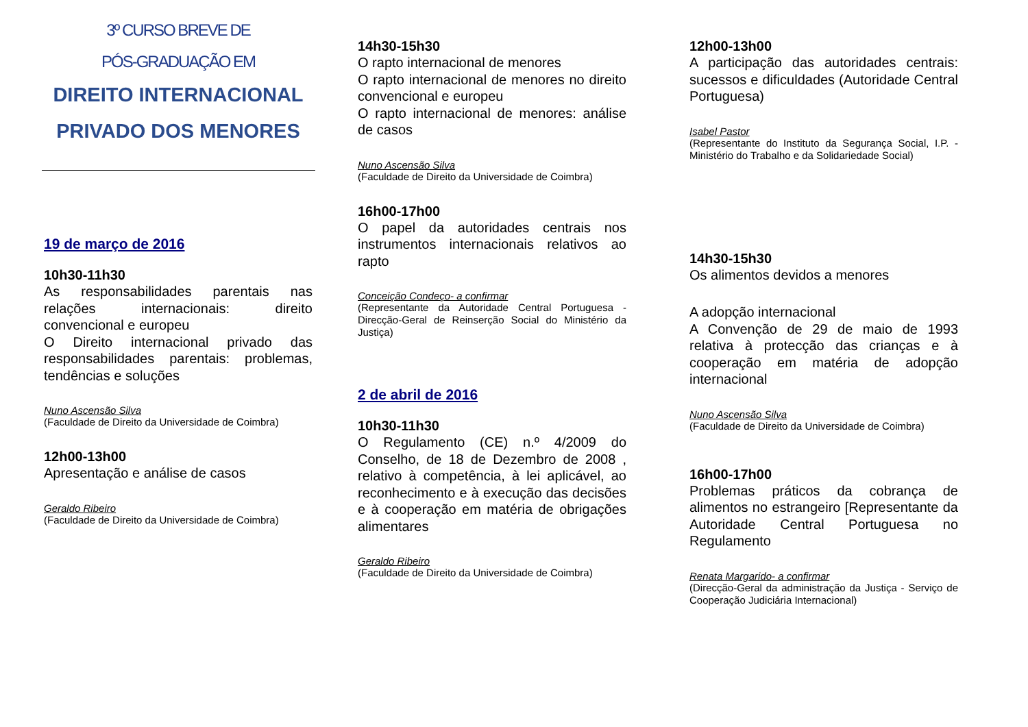3º CURSO BREVE DE
PÓS-GRADUAÇÃO EM
DIREITO INTERNACIONAL
PRIVADO DOS MENORES
19 de março de 2016
10h30-11h30
As responsabilidades parentais nas relações internacionais: direito convencional e europeu
O Direito internacional privado das responsabilidades parentais: problemas, tendências e soluções
Nuno Ascensão Silva
(Faculdade de Direito da Universidade de Coimbra)
12h00-13h00
Apresentação e análise de casos
Geraldo Ribeiro
(Faculdade de Direito da Universidade de Coimbra)
14h30-15h30
O rapto internacional de menores
O rapto internacional de menores no direito convencional e europeu
O rapto internacional de menores: análise de casos
Nuno Ascensão Silva
(Faculdade de Direito da Universidade de Coimbra)
16h00-17h00
O papel da autoridades centrais nos instrumentos internacionais relativos ao rapto
Conceição Condeço- a confirmar
(Representante da Autoridade Central Portuguesa - Direcção-Geral de Reinserção Social do Ministério da Justiça)
2 de abril de 2016
10h30-11h30
O Regulamento (CE) n.º 4/2009 do Conselho, de 18 de Dezembro de 2008 , relativo à competência, à lei aplicável, ao reconhecimento e à execução das decisões e à cooperação em matéria de obrigações alimentares
Geraldo Ribeiro
(Faculdade de Direito da Universidade de Coimbra)
12h00-13h00
A participação das autoridades centrais: sucessos e dificuldades (Autoridade Central Portuguesa)
Isabel Pastor
(Representante do Instituto da Segurança Social, I.P. - Ministério do Trabalho e da Solidariedade Social)
14h30-15h30
Os alimentos devidos a menores
A adopção internacional
A Convenção de 29 de maio de 1993 relativa à protecção das crianças e à cooperação em matéria de adopção internacional
Nuno Ascensão Silva
(Faculdade de Direito da Universidade de Coimbra)
16h00-17h00
Problemas práticos da cobrança de alimentos no estrangeiro [Representante da Autoridade Central Portuguesa no Regulamento
Renata Margarido- a confirmar
(Direcção-Geral da administração da Justiça - Serviço de Cooperação Judiciária Internacional)